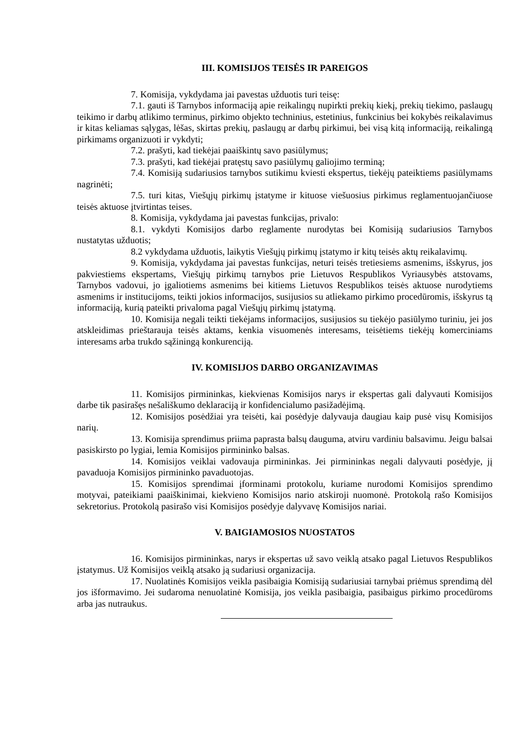III. KOMISIJOS TEISĖS IR PAREIGOS
7. Komisija, vykdydama jai pavestas užduotis turi teisę:
7.1. gauti iš Tarnybos informaciją apie reikalingų nupirkti prekių kiekį, prekių tiekimo, paslaugų teikimo ir darbų atlikimo terminus, pirkimo objekto techninius, estetinius, funkcinius bei kokybės reikalavimus ir kitas keliamas sąlygas, lėšas, skirtas prekių, paslaugų ar darbų pirkimui, bei visą kitą informaciją, reikalingą pirkimams organizuoti ir vykdyti;
7.2. prašyti, kad tiekėjai paaiškintų savo pasiūlymus;
7.3. prašyti, kad tiekėjai pratęstų savo pasiūlymų galiojimo terminą;
7.4. Komisiją sudariusios tarnybos sutikimu kviesti ekspertus, tiekėjų pateiktiems pasiūlymams nagrinėti;
7.5. turi kitas, Viešųjų pirkimų įstatyme ir kituose viešuosius pirkimus reglamentuojančiuose teisės aktuose įtvirtintas teises.
8. Komisija, vykdydama jai pavestas funkcijas, privalo:
8.1. vykdyti Komisijos darbo reglamente nurodytas bei Komisiją sudariusios Tarnybos nustatytas užduotis;
8.2 vykdydama užduotis, laikytis Viešųjų pirkimų įstatymo ir kitų teisės aktų reikalavimų.
9. Komisija, vykdydama jai pavestas funkcijas, neturi teisės tretiesiems asmenims, išskyrus, jos pakviestiems ekspertams, Viešųjų pirkimų tarnybos prie Lietuvos Respublikos Vyriausybės atstovams, Tarnybos vadovui, jo įgaliotiems asmenims bei kitiems Lietuvos Respublikos teisės aktuose nurodytiems asmenims ir institucijoms, teikti jokios informacijos, susijusios su atliekamo pirkimo procedūromis, išskyrus tą informaciją, kurią pateikti privaloma pagal Viešųjų pirkimų įstatymą.
10. Komisija negali teikti tiekėjams informacijos, susijusios su tiekėjo pasiūlymo turiniu, jei jos atskleidimas prieštarauja teisės aktams, kenkia visuomenės interesams, teisėtiems tiekėjų komerciniams interesams arba trukdo sąžiningą konkurenciją.
IV. KOMISIJOS DARBO ORGANIZAVIMAS
11. Komisijos pirmininkas, kiekvienas Komisijos narys ir ekspertas gali dalyvauti Komisijos darbe tik pasirašęs nešališkumo deklaraciją ir konfidencialumo pasižadėjimą.
12. Komisijos posėdžiai yra teisėti, kai posėdyje dalyvauja daugiau kaip pusė visų Komisijos narių.
13. Komisija sprendimus priima paprasta balsų dauguma, atviru vardiniu balsavimu. Jeigu balsai pasiskirsto po lygiai, lemia Komisijos pirmininko balsas.
14. Komisijos veiklai vadovauja pirmininkas. Jei pirmininkas negali dalyvauti posėdyje, jį pavaduoja Komisijos pirmininko pavaduotojas.
15. Komisijos sprendimai įforminami protokolu, kuriame nurodomi Komisijos sprendimo motyvai, pateikiami paaiškinimai, kiekvieno Komisijos nario atskiroji nuomonė. Protokolą rašo Komisijos sekretorius. Protokolą pasirašo visi Komisijos posėdyje dalyvavę Komisijos nariai.
V. BAIGIAMOSIOS NUOSTATOS
16. Komisijos pirmininkas, narys ir ekspertas už savo veiklą atsako pagal Lietuvos Respublikos įstatymus. Už Komisijos veiklą atsako ją sudariusi organizacija.
17. Nuolatinės Komisijos veikla pasibaigia Komisiją sudariusiai tarnybai priėmus sprendimą dėl jos išformavimo. Jei sudaroma nenuolatinė Komisija, jos veikla pasibaigia, pasibaigus pirkimo procedūroms arba jas nutraukus.